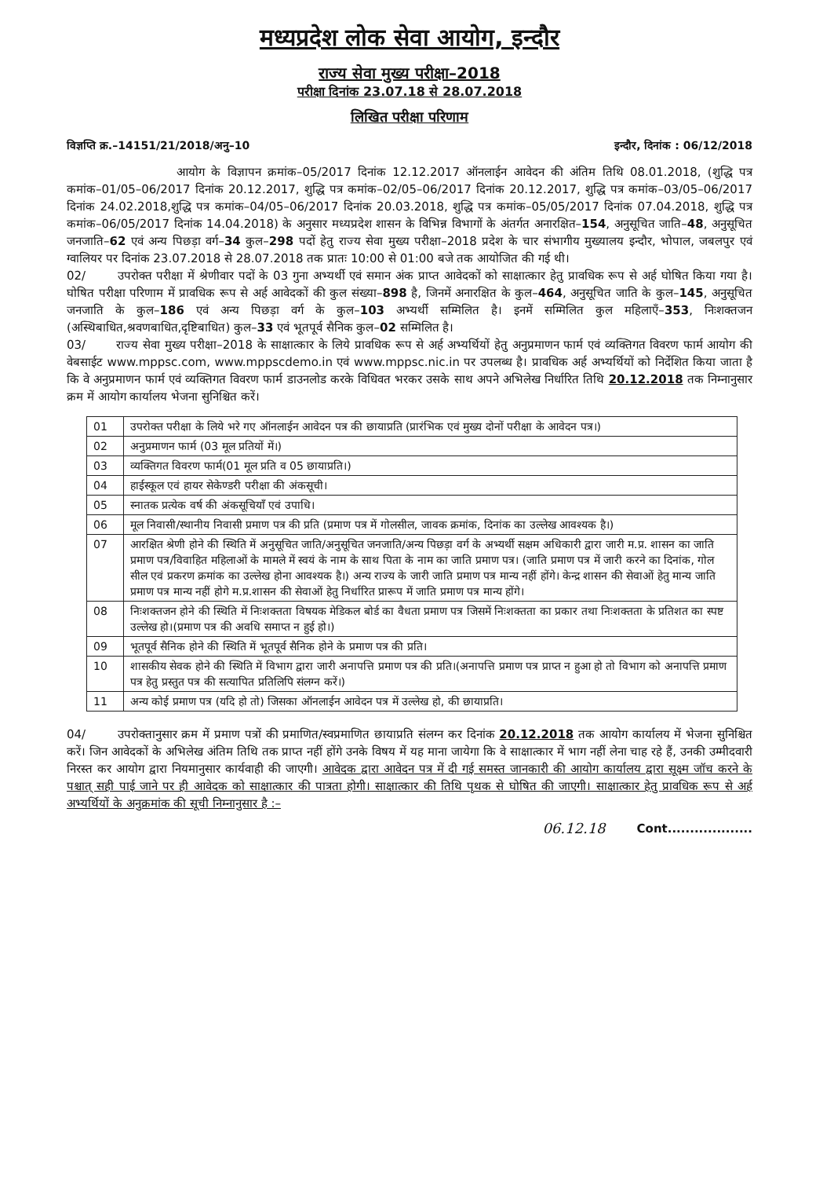मध्यप्रदेश लोक सेवा आयोग, इन्दौर
राज्य सेवा मुख्य परीक्षा–2018
परीक्षा दिनांक 23.07.18 से 28.07.2018
लिखित परीक्षा परिणाम
विज्ञप्ति क्र.–14151/21/2018/अनु–10 इन्दौर, दिनांक : 06/12/2018
आयोग के विज्ञापन क्रमांक–05/2017 दिनांक 12.12.2017 ऑनलाईन आवेदन की अंतिम तिथि 08.01.2018, (शुद्धि पत्र कमांक–01/05–06/2017 दिनांक 20.12.2017, शुद्धि पत्र कमांक–02/05–06/2017 दिनांक 20.12.2017, शुद्धि पत्र कमांक–03/05–06/2017 दिनांक 24.02.2018,शुद्धि पत्र कमांक–04/05–06/2017 दिनांक 20.03.2018, शुद्धि पत्र कमांक–05/05/2017 दिनांक 07.04.2018, शुद्धि पत्र कमांक–06/05/2017 दिनांक 14.04.2018) के अनुसार मध्यप्रदेश शासन के विभिन्न विभागों के अंतर्गत अनारक्षित–154, अनुसूचित जाति–48, अनुसूचित जनजाति–62 एवं अन्य पिछड़ा वर्ग–34 कुल–298 पदों हेतु राज्य सेवा मुख्य परीक्षा–2018 प्रदेश के चार संभागीय मुख्यालय इन्दौर, भोपाल, जबलपुर एवं ग्वालियर पर दिनांक 23.07.2018 से 28.07.2018 तक प्रातः 10:00 से 01:00 बजे तक आयोजित की गई थी।
02/ उपरोक्त परीक्षा में श्रेणीवार पदों के 03 गुना अभ्यर्थी एवं समान अंक प्राप्त आवेदकों को साक्षात्कार हेतु प्रावधिक रूप से अर्ह घोषित किया गया है। घोषित परीक्षा परिणाम में प्रावधिक रूप से अर्ह आवेदकों की कुल संख्या–898 है, जिनमें अनारक्षित के कुल–464, अनुसूचित जाति के कुल–145, अनुसूचित जनजाति के कुल–186 एवं अन्य पिछड़ा वर्ग के कुल–103 अभ्यर्थी सम्मिलित है। इनमें सम्मिलित कुल महिलाऍं–353, निःशक्तजन (अस्थिबाधित,श्रवणबाधित,दृष्टिबाधित) कुल–33 एवं भूतपूर्व सैनिक कुल–02 सम्मिलित है।
03/ राज्य सेवा मुख्य परीक्षा–2018 के साक्षात्कार के लिये प्रावधिक रूप से अर्ह अभ्यर्थियों हेतु अनुप्रमाणन फार्म एवं व्यक्तिगत विवरण फार्म आयोग की वेबसाईट www.mppsc.com, www.mppscdemo.in एवं www.mppsc.nic.in पर उपलब्ध है। प्रावधिक अर्ह अभ्यर्थियों को निर्देशित किया जाता है कि वे अनुप्रमाणन फार्म एवं व्यक्तिगत विवरण फार्म डाउनलोड करके विधिवत भरकर उसके साथ अपने अभिलेख निर्धारित तिथि 20.12.2018 तक निम्नानुसार क्रम में आयोग कार्यालय भेजना सुनिश्चित करें।
| 01 | उपरोक्त परीक्षा के लिये भरे गए ऑनलाईन आवेदन पत्र की छायाप्रति (प्रारंभिक एवं मुख्य दोनों परीक्षा के आवेदन पत्र।) |
| 02 | अनुप्रमाणन फार्म (03 मूल प्रतियों में।) |
| 03 | व्यक्तिगत विवरण फार्म(01 मूल प्रति व 05 छायाप्रति।) |
| 04 | हाईस्कूल एवं हायर सेकेण्डरी परीक्षा की अंकसूची। |
| 05 | स्नातक प्रत्येक वर्ष की अंकसूचियॉं एवं उपाधि। |
| 06 | मूल निवासी/स्थानीय निवासी प्रमाण पत्र की प्रति (प्रमाण पत्र में गोलसील, जावक क्रमांक, दिनांक का उल्लेख आवश्यक है।) |
| 07 | आरक्षित श्रेणी होने की स्थिति में अनुसूचित जाति/अनुसूचित जनजाति/अन्य पिछड़ा वर्ग के अभ्यर्थी सक्षम अधिकारी द्वारा जारी म.प्र. शासन का जाति प्रमाण पत्र/विवाहित महिलाओं के मामले में स्वयं के नाम के साथ पिता के नाम का जाति प्रमाण पत्र। (जाति प्रमाण पत्र में जारी करने का दिनांक, गोल सील एवं प्रकरण क्रमांक का उल्लेख होना आवश्यक है।) अन्य राज्य के जारी जाति प्रमाण पत्र मान्य नहीं होंगे। केन्द्र शासन की सेवाओं हेतु मान्य जाति प्रमाण पत्र मान्य नहीं होगे म.प्र.शासन की सेवाओं हेतु निर्धारित प्रारूप में जाति प्रमाण पत्र मान्य होंगे। |
| 08 | निःशक्तजन होने की स्थिति में निःशक्तता विषयक मेडिकल बोर्ड का वैधता प्रमाण पत्र जिसमें निःशक्तता का प्रकार तथा निःशक्तता के प्रतिशत का स्पष्ट उल्लेख हो।(प्रमाण पत्र की अवधि समाप्त न हुई हो।) |
| 09 | भूतपूर्व सैनिक होने की स्थिति में भूतपूर्व सैनिक होने के प्रमाण पत्र की प्रति। |
| 10 | शासकीय सेवक होने की स्थिति में विभाग द्वारा जारी अनापत्ति प्रमाण पत्र की प्रति।(अनापत्ति प्रमाण पत्र प्राप्त न हुआ हो तो विभाग को अनापत्ति प्रमाण पत्र हेतु प्रस्तुत पत्र की सत्यापित प्रतिलिपि संलग्न करें।) |
| 11 | अन्य कोई प्रमाण पत्र (यदि हो तो) जिसका ऑनलाईन आवेदन पत्र में उल्लेख हो, की छायाप्रति। |
04/ उपरोक्तानुसार क्रम में प्रमाण पत्रों की प्रमाणित/स्वप्रमाणित छायाप्रति संलग्न कर दिनांक 20.12.2018 तक आयोग कार्यालय में भेजना सुनिश्चित करें। जिन आवेदकों के अभिलेख अंतिम तिथि तक प्राप्त नहीं होंगे उनके विषय में यह माना जायेगा कि वे साक्षात्कार में भाग नहीं लेना चाह रहे हैं, उनकी उम्मीदवारी निरस्त कर आयोग द्वारा नियमानुसार कार्यवाही की जाएगी। आवेदक द्वारा आवेदन पत्र में दी गई समस्त जानकारी की आयोग कार्यालय द्वारा सूक्ष्म जॉच करने के पश्चात् सही पाई जाने पर ही आवेदक को साक्षात्कार की पात्रता होगी। साक्षात्कार की तिथि पृथक से घोषित की जाएगी। साक्षात्कार हेतु प्रावधिक रूप से अर्ह अभ्यर्थियों के अनुक्रमांक की सूची निम्नानुसार है :–
06.12.18 Cont...................